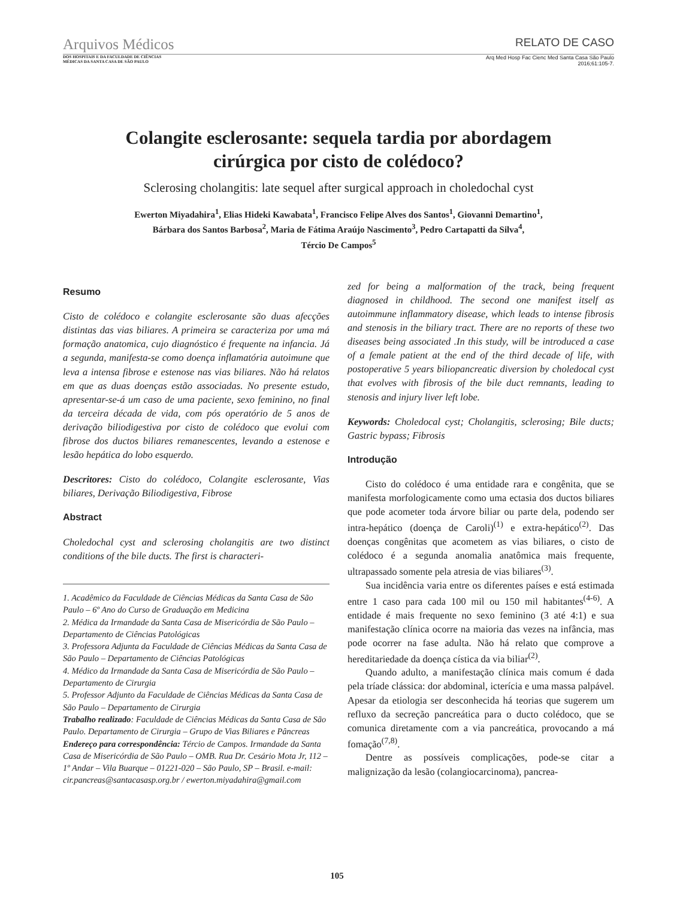Arquivos Médicos RELATO DE CASO
DOS HOSPITAIS E DA FACULDADE DE CIÊNCIAS
MÉDICAS DA SANTA CASA DE SÃO PAULO Arq Med Hosp Fac Cienc Med Santa Casa São Paulo
2016;61:105-7.
Colangite esclerosante: sequela tardia por abordagem
cirúrgica por cisto de colédoco?
Sclerosing cholangitis: late sequel after surgical approach in choledochal cyst
Ewerton Miyadahira<sup>1</sup>, Elias Hideki Kawabata<sup>1</sup>, Francisco Felipe Alves dos Santos<sup>1</sup>, Giovanni Demartino<sup>1</sup>,
Bárbara dos Santos Barbosa<sup>2</sup>, Maria de Fátima Araújo Nascimento<sup>3</sup>, Pedro Cartapatti da Silva<sup>4</sup>,
Tércio De Campos<sup>5</sup>
Resumo
Cisto de colédoco e colangite esclerosante são duas afecções distintas das vias biliares. A primeira se caracteriza por uma má formação anatomica, cujo diagnóstico é frequente na infancia. Já a segunda, manifesta-se como doença inflamatória autoimune que leva a intensa fibrose e estenose nas vias biliares. Não há relatos em que as duas doenças estão associadas. No presente estudo, apresentar-se-á um caso de uma paciente, sexo feminino, no final da terceira década de vida, com pós operatório de 5 anos de derivação biliodigestiva por cisto de colédoco que evolui com fibrose dos ductos biliares remanescentes, levando a estenose e lesão hepática do lobo esquerdo.
Descritores: Cisto do colédoco, Colangite esclerosante, Vias biliares, Derivação Biliodigestiva, Fibrose
Abstract
Choledochal cyst and sclerosing cholangitis are two distinct conditions of the bile ducts. The first is characteri-
1. Acadêmico da Faculdade de Ciências Médicas da Santa Casa de São Paulo – 6º Ano do Curso de Graduação em Medicina
2. Médica da Irmandade da Santa Casa de Misericórdia de São Paulo – Departamento de Ciências Patológicas
3. Professora Adjunta da Faculdade de Ciências Médicas da Santa Casa de São Paulo – Departamento de Ciências Patológicas
4. Médico da Irmandade da Santa Casa de Misericórdia de São Paulo – Departamento de Cirurgia
5. Professor Adjunto da Faculdade de Ciências Médicas da Santa Casa de São Paulo – Departamento de Cirurgia
Trabalho realizado: Faculdade de Ciências Médicas da Santa Casa de São Paulo. Departamento de Cirurgia – Grupo de Vias Biliares e Pâncreas
Endereço para correspondência: Tércio de Campos. Irmandade da Santa Casa de Misericórdia de São Paulo – OMB. Rua Dr. Cesário Mota Jr, 112 – 1º Andar – Vila Buarque – 01221-020 – São Paulo, SP – Brasil. e-mail: cir.pancreas@santacasasp.org.br / ewerton.miyadahira@gmail.com
zed for being a malformation of the track, being frequent diagnosed in childhood. The second one manifest itself as autoimmune inflammatory disease, which leads to intense fibrosis and stenosis in the biliary tract. There are no reports of these two diseases being associated .In this study, will be introduced a case of a female patient at the end of the third decade of life, with postoperative 5 years biliopancreatic diversion by choledocal cyst that evolves with fibrosis of the bile duct remnants, leading to stenosis and injury liver left lobe.
Keywords: Choledocal cyst; Cholangitis, sclerosing; Bile ducts; Gastric bypass; Fibrosis
Introdução
Cisto do colédoco é uma entidade rara e congênita, que se manifesta morfologicamente como uma ectasia dos ductos biliares que pode acometer toda árvore biliar ou parte dela, podendo ser intra-hepático (doença de Caroli)<sup>(1)</sup> e extra-hepático<sup>(2)</sup>. Das doenças congênitas que acometem as vias biliares, o cisto de colédoco é a segunda anomalia anatômica mais frequente, ultrapassado somente pela atresia de vias biliares<sup>(3)</sup>.
Sua incidência varia entre os diferentes países e está estimada entre 1 caso para cada 100 mil ou 150 mil habitantes<sup>(4-6)</sup>. A entidade é mais frequente no sexo feminino (3 até 4:1) e sua manifestação clínica ocorre na maioria das vezes na infância, mas pode ocorrer na fase adulta. Não há relato que comprove a hereditariedade da doença cística da via biliar<sup>(2)</sup>.
Quando adulto, a manifestação clínica mais comum é dada pela tríade clássica: dor abdominal, icterícia e uma massa palpável. Apesar da etiologia ser desconhecida há teorias que sugerem um refluxo da secreção pancreática para o ducto colédoco, que se comunica diretamente com a via pancreática, provocando a má fomação<sup>(7,8)</sup>.
Dentre as possíveis complicações, pode-se citar a malignização da lesão (colangiocarcinoma), pancrea-
105